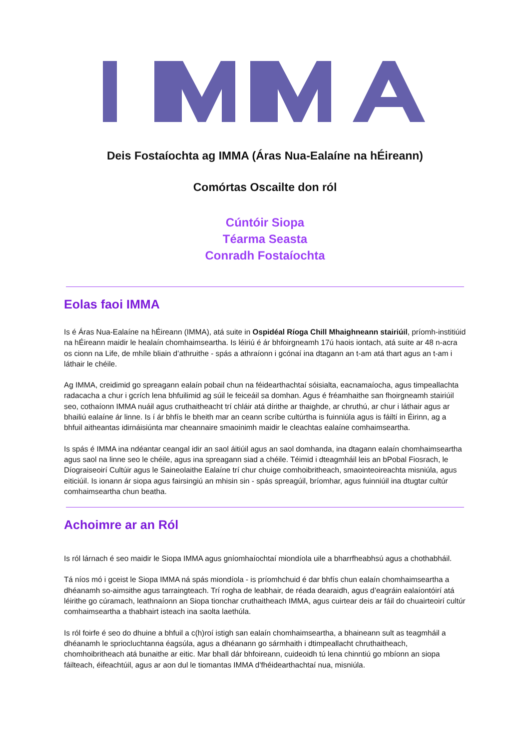Deis Fostaíochta ag IMMA (Áras Nua-Ealaíne na hÉireann)
Comórtas Oscailte don ról
Cúntóir Siopa
Téarma Seasta
Conradh Fostaíochta
Eolas faoi IMMA
Is é Áras Nua-Ealaíne na hÉireann (IMMA), atá suite in Ospidéal Ríoga Chill Mhaighneann stairiúil, príomh-institiúid na hÉireann maidir le healaín chomhaimseartha. Is léiriú é ár bhfoirgneamh 17ú haois iontach, atá suite ar 48 n-acra os cionn na Life, de mhíle bliain d’athruithe - spás a athraíonn i gcónaí ina dtagann an t-am atá thart agus an t-am i láthair le chéile.
Ag IMMA, creidimid go spreagann ealaín pobail chun na féidearthachtaí sóisialta, eacnamaíocha, agus timpeallachta radacacha a chur i gcrích lena bhfuilimid ag súil le feiceáil sa domhan. Agus é fréamhaithe san fhoirgneamh stairiúil seo, cothaíonn IMMA nuáil agus cruthaitheacht trí chláir atá dírithe ar thaighde, ar chruthú, ar chur i láthair agus ar bhailiú ealaíne ár linne. Is í ár bhfís le bheith mar an ceann scríbe cultúrtha is fuinniúla agus is fáiltí in Éirinn, ag a bhfuil aitheantas idirnáisiúnta mar cheannaire smaoinimh maidir le cleachtas ealaíne comhaimseartha.
Is spás é IMMA ina ndéantar ceangal idir an saol áitiúil agus an saol domhanda, ina dtagann ealaín chomhaimseartha agus saol na linne seo le chéile, agus ina spreagann siad a chéile. Téimid i dteagmháil leis an bPobal Fiosrach, le Díograiseoirí Cultúir agus le Saineolaithe Ealaíne trí chur chuige comhoibritheach, smaointeoireachta misniúla, agus eiticiúil. Is ionann ár siopa agus fairsingiú an mhisin sin - spás spreagúil, bríomhar, agus fuinniúil ina dtugtar cultúr comhaimseartha chun beatha.
Achoimre ar an Ról
Is ról lárnach é seo maidir le Siopa IMMA agus gníomhaíochtaí miondíola uile a bharrfheabhsú agus a chothabháil.
Tá níos mó i gceist le Siopa IMMA ná spás miondíola - is príomhchuid é dar bhfís chun ealaín chomhaimseartha a dhéanamh so-aimsithe agus tarraingteach. Trí rogha de leabhair, de réada dearaidh, agus d’eagráin ealaíontóirí atá léirithe go cúramach, leathnaíonn an Siopa tionchar cruthaitheach IMMA, agus cuirtear deis ar fáil do chuairteoirí cultúr comhaimseartha a thabhairt isteach ina saolta laethúla.
Is ról foirfe é seo do dhuine a bhfuil a c(h)roí istigh san ealaín chomhaimseartha, a bhaineann sult as teagmháil a dhéanamh le spriocluchtanna éagsúla, agus a dhéanann go sármhaith i dtimpeallacht chruthaitheach, chomhoibritheach atá bunaithe ar eitic. Mar bhall dár bhfoireann, cuideoidh tú lena chinntiú go mbíonn an siopa fáilteach, éifeachtúil, agus ar aon dul le tiomantas IMMA d’fhéidearthachtaí nua, misniúla.